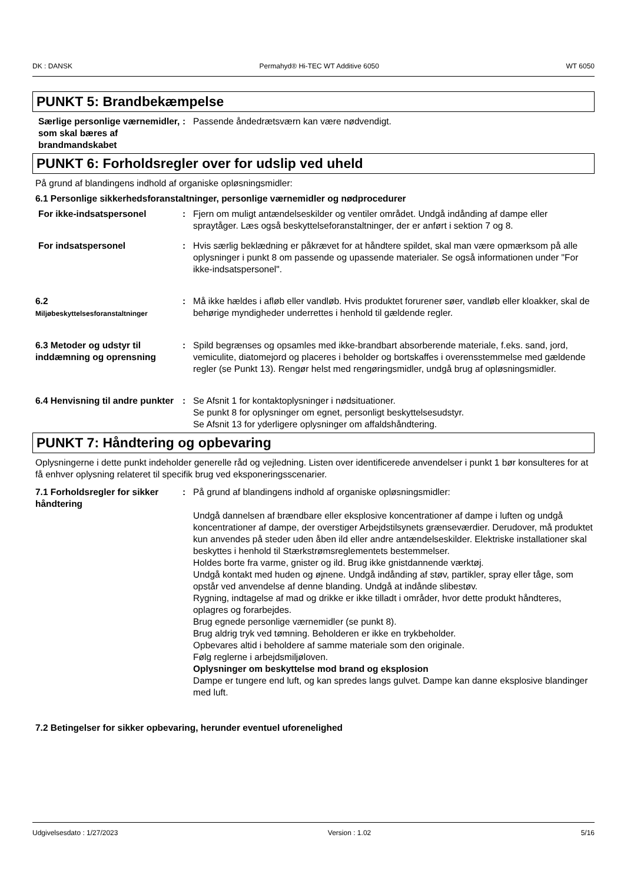DK : DANSK Permahyd® Hi-TEC WT Additive 6050 WT 6050
PUNKT 5: Brandbekæmpelse
Særlige personlige værnemidler, som skal bæres af brandmandskabet
: Passende åndedrætsværn kan være nødvendigt.
PUNKT 6: Forholdsregler over for udslip ved uheld
På grund af blandingens indhold af organiske opløsningsmidler:
6.1 Personlige sikkerhedsforanstaltninger, personlige værnemidler og nødprocedurer
For ikke-indsatspersonel : Fjern om muligt antændelseskilder og ventiler området. Undgå indånding af dampe eller spraytåger. Læs også beskyttelseforanstaltninger, der er anført i sektion 7 og 8.
For indsatspersonel : Hvis særlig beklædning er påkrævet for at håndtere spildet, skal man være opmærksom på alle oplysninger i punkt 8 om passende og upassende materialer. Se også informationen under "For ikke-indsatspersonel".
6.2
Miljøbeskyttelsesforanstaltninger
: Må ikke hældes i afløb eller vandløb. Hvis produktet forurener søer, vandløb eller kloakker, skal de behørige myndigheder underrettes i henhold til gældende regler.
6.3 Metoder og udstyr til inddæmning og oprensning
: Spild begrænses og opsamles med ikke-brandbart absorberende materiale, f.eks. sand, jord, vemiculite, diatomejord og placeres i beholder og bortskaffes i overensstemmelse med gældende regler (se Punkt 13). Rengør helst med rengøringsmidler, undgå brug af opløsningsmidler.
6.4 Henvisning til andre punkter
: Se Afsnit 1 for kontaktoplysninger i nødsituationer.
Se punkt 8 for oplysninger om egnet, personligt beskyttelsesudstyr.
Se Afsnit 13 for yderligere oplysninger om affaldshåndtering.
PUNKT 7: Håndtering og opbevaring
Oplysningerne i dette punkt indeholder generelle råd og vejledning. Listen over identificerede anvendelser i punkt 1 bør konsulteres for at få enhver oplysning relateret til specifik brug ved eksponeringsscenarier.
7.1 Forholdsregler for sikker håndtering
: På grund af blandingens indhold af organiske opløsningsmidler:
Undgå dannelsen af brændbare eller eksplosive koncentrationer af dampe i luften og undgå koncentrationer af dampe, der overstiger Arbejdstilsynets grænseværdier. Derudover, må produktet kun anvendes på steder uden åben ild eller andre antændelseskilder. Elektriske installationer skal beskyttes i henhold til Stærkstrømsreglementets bestemmelser.
Holdes borte fra varme, gnister og ild. Brug ikke gnistdannende værktøj.
Undgå kontakt med huden og øjnene. Undgå indånding af støv, partikler, spray eller tåge, som opstår ved anvendelse af denne blanding. Undgå at indånde slibestøv.
Rygning, indtagelse af mad og drikke er ikke tilladt i områder, hvor dette produkt håndteres, oplagres og forarbejdes.
Brug egnede personlige værnemidler (se punkt 8).
Brug aldrig tryk ved tømning. Beholderen er ikke en trykbeholder.
Opbevares altid i beholdere af samme materiale som den originale.
Følg reglerne i arbejdsmiljøloven.
Oplysninger om beskyttelse mod brand og eksplosion
Dampe er tungere end luft, og kan spredes langs gulvet. Dampe kan danne eksplosive blandinger med luft.
7.2 Betingelser for sikker opbevaring, herunder eventuel uforenelighed
Udgivelsesdato : 1/27/2023 Version : 1.02 5/16